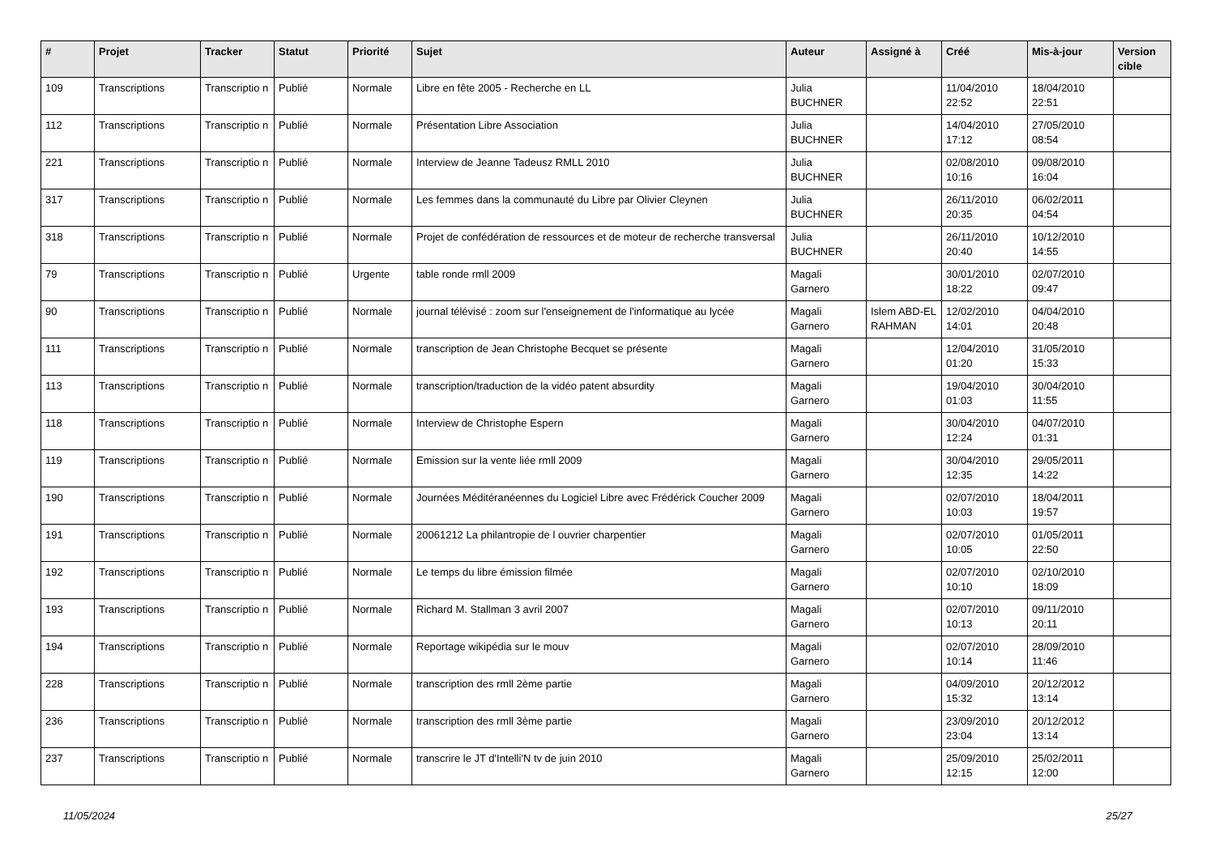| # | Projet | Tracker | Statut | Priorité | Sujet | Auteur | Assigné à | Créé | Mis-à-jour | Version cible |
| --- | --- | --- | --- | --- | --- | --- | --- | --- | --- | --- |
| 109 | Transcriptions | Transcriptio n | Publié | Normale | Libre en fête 2005 - Recherche en LL | Julia BUCHNER | | 11/04/2010 22:52 | 18/04/2010 22:51 | |
| 112 | Transcriptions | Transcriptio n | Publié | Normale | Présentation Libre Association | Julia BUCHNER | | 14/04/2010 17:12 | 27/05/2010 08:54 | |
| 221 | Transcriptions | Transcriptio n | Publié | Normale | Interview de Jeanne Tadeusz RMLL 2010 | Julia BUCHNER | | 02/08/2010 10:16 | 09/08/2010 16:04 | |
| 317 | Transcriptions | Transcriptio n | Publié | Normale | Les femmes dans la communauté du Libre par Olivier Cleynen | Julia BUCHNER | | 26/11/2010 20:35 | 06/02/2011 04:54 | |
| 318 | Transcriptions | Transcriptio n | Publié | Normale | Projet de confédération de ressources et de moteur de recherche transversal | Julia BUCHNER | | 26/11/2010 20:40 | 10/12/2010 14:55 | |
| 79 | Transcriptions | Transcriptio n | Publié | Urgente | table ronde rmll 2009 | Magali Garnero | | 30/01/2010 18:22 | 02/07/2010 09:47 | |
| 90 | Transcriptions | Transcriptio n | Publié | Normale | journal télévisé : zoom sur l'enseignement de l'informatique au lycée | Magali Garnero | Islem ABD-EL RAHMAN | 12/02/2010 14:01 | 04/04/2010 20:48 | |
| 111 | Transcriptions | Transcriptio n | Publié | Normale | transcription de Jean Christophe Becquet se présente | Magali Garnero | | 12/04/2010 01:20 | 31/05/2010 15:33 | |
| 113 | Transcriptions | Transcriptio n | Publié | Normale | transcription/traduction de la vidéo patent absurdity | Magali Garnero | | 19/04/2010 01:03 | 30/04/2010 11:55 | |
| 118 | Transcriptions | Transcriptio n | Publié | Normale | Interview de Christophe Espern | Magali Garnero | | 30/04/2010 12:24 | 04/07/2010 01:31 | |
| 119 | Transcriptions | Transcriptio n | Publié | Normale | Emission sur la vente liée rmll 2009 | Magali Garnero | | 30/04/2010 12:35 | 29/05/2011 14:22 | |
| 190 | Transcriptions | Transcriptio n | Publié | Normale | Journées Méditéranéennes du Logiciel Libre avec Frédérick Coucher 2009 | Magali Garnero | | 02/07/2010 10:03 | 18/04/2011 19:57 | |
| 191 | Transcriptions | Transcriptio n | Publié | Normale | 20061212 La philantropie de l ouvrier charpentier | Magali Garnero | | 02/07/2010 10:05 | 01/05/2011 22:50 | |
| 192 | Transcriptions | Transcriptio n | Publié | Normale | Le temps du libre émission filmée | Magali Garnero | | 02/07/2010 10:10 | 02/10/2010 18:09 | |
| 193 | Transcriptions | Transcriptio n | Publié | Normale | Richard M. Stallman 3 avril 2007 | Magali Garnero | | 02/07/2010 10:13 | 09/11/2010 20:11 | |
| 194 | Transcriptions | Transcriptio n | Publié | Normale | Reportage wikipédia sur le mouv | Magali Garnero | | 02/07/2010 10:14 | 28/09/2010 11:46 | |
| 228 | Transcriptions | Transcriptio n | Publié | Normale | transcription des rmll 2ème partie | Magali Garnero | | 04/09/2010 15:32 | 20/12/2012 13:14 | |
| 236 | Transcriptions | Transcriptio n | Publié | Normale | transcription des rmll 3ème partie | Magali Garnero | | 23/09/2010 23:04 | 20/12/2012 13:14 | |
| 237 | Transcriptions | Transcriptio n | Publié | Normale | transcrire le JT d'Intelli'N tv de juin 2010 | Magali Garnero | | 25/09/2010 12:15 | 25/02/2011 12:00 | |
11/05/2024 25/27